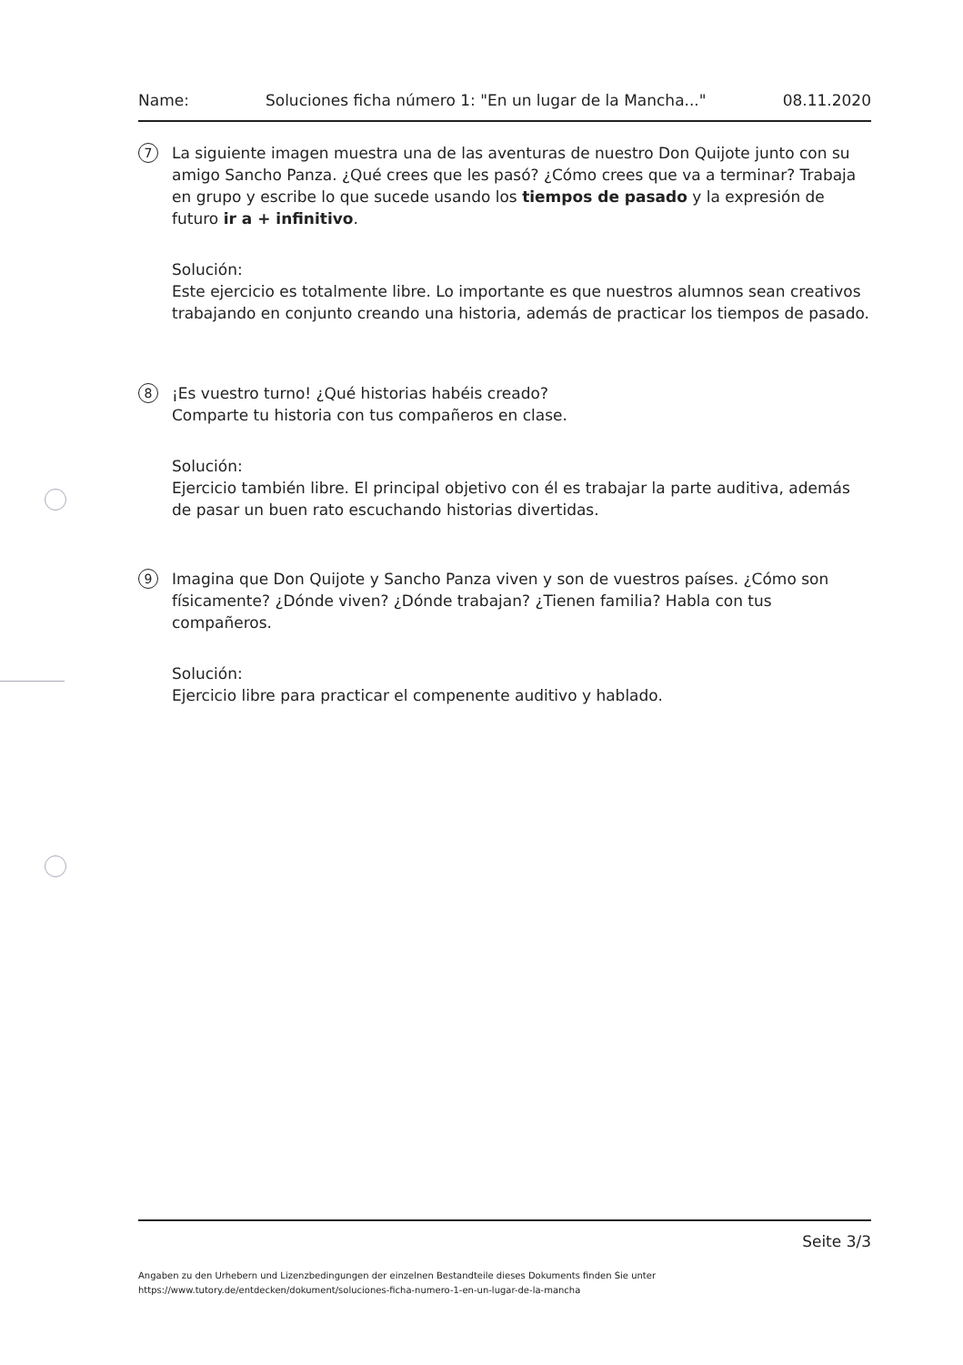Name: Soluciones ficha número 1: "En un lugar de la Mancha..." 08.11.2020
7
La siguiente imagen muestra una de las aventuras de nuestro Don Quijote junto con su amigo Sancho Panza. ¿Qué crees que les pasó? ¿Cómo crees que va a terminar? Trabaja en grupo y escribe lo que sucede usando los tiempos de pasado y la expresión de futuro ir a + infinitivo.
Solución:
Este ejercicio es totalmente libre. Lo importante es que nuestros alumnos sean creativos trabajando en conjunto creando una historia, además de practicar los tiempos de pasado.
8
¡Es vuestro turno! ¿Qué historias habéis creado?
Comparte tu historia con tus compañeros en clase.
Solución:
Ejercicio también libre. El principal objetivo con él es trabajar la parte auditiva, además de pasar un buen rato escuchando historias divertidas.
9
Imagina que Don Quijote y Sancho Panza viven y son de vuestros países. ¿Cómo son físicamente? ¿Dónde viven? ¿Dónde trabajan? ¿Tienen familia? Habla con tus compañeros.
Solución:
Ejercicio libre para practicar el compenente auditivo y hablado.
Seite 3/3
Angaben zu den Urhebern und Lizenzbedingungen der einzelnen Bestandteile dieses Dokuments finden Sie unter
https://www.tutory.de/entdecken/dokument/soluciones-ficha-numero-1-en-un-lugar-de-la-mancha